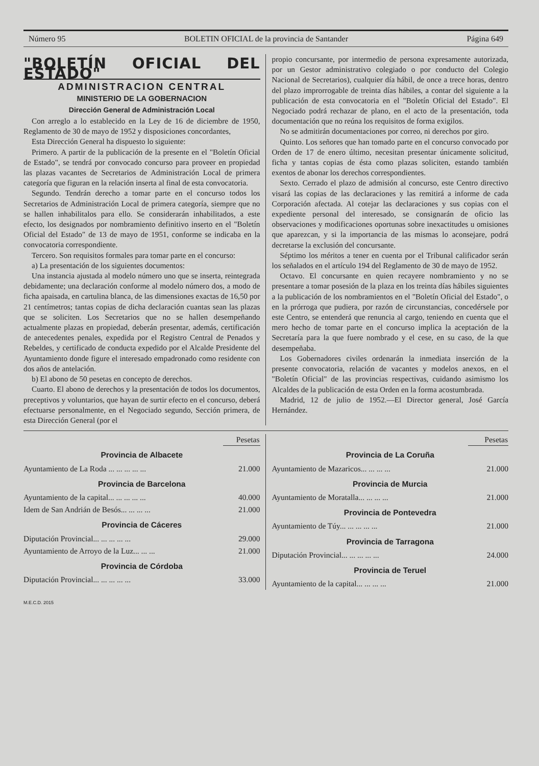Número 95 BOLETIN OFICIAL de la provincia de Santander Página 649
"BOLETÍN OFICIAL DEL ESTADO"
ADMINISTRACION CENTRAL
MINISTERIO DE LA GOBERNACION
Dirección General de Administración Local
Con arreglo a lo establecido en la Ley de 16 de diciembre de 1950, Reglamento de 30 de mayo de 1952 y disposiciones concordantes,
Esta Dirección General ha dispuesto lo siguiente:
Primero. A partir de la publicación de la presente en el "Boletín Oficial de Estado", se tendrá por convocado concurso para proveer en propiedad las plazas vacantes de Secretarios de Administración Local de primera categoría que figuran en la relación inserta al final de esta convocatoria.
Segundo. Tendrán derecho a tomar parte en el concurso todos los Secretarios de Administración Local de primera categoría, siempre que no se hallen inhabilitalos para ello. Se considerarán inhabilitados, a este efecto, los designados por nombramiento definitivo inserto en el "Boletín Oficial del Estado" de 13 de mayo de 1951, conforme se indicaba en la convocatoria correspondiente.
Tercero. Son requisitos formales para tomar parte en el concurso:
a) La presentación de los siguientes documentos:
Una instancia ajustada al modelo número uno que se inserta, reintegrada debidamente; una declaración conforme al modelo número dos, a modo de ficha apaisada, en cartulina blanca, de las dimensiones exactas de 16,50 por 21 centímetros; tantas copias de dicha declaración cuantas sean las plazas que se soliciten. Los Secretarios que no se hallen desempeñando actualmente plazas en propiedad, deberán presentar, además, certificación de antecedentes penales, expedida por el Registro Central de Penados y Rebeldes, y certificado de conducta expedido por el Alcalde Presidente del Ayuntamiento donde figure el interesado empadronado como residente con dos años de antelación.
b) El abono de 50 pesetas en concepto de derechos.
Cuarto. El abono de derechos y la presentación de todos los documentos, preceptivos y voluntarios, que hayan de surtir efecto en el concurso, deberá efectuarse personalmente, en el Negociado segundo, Sección primera, de esta Dirección General (por el
propio concursante, por intermedio de persona expresamente autorizada, por un Gestor administrativo colegiado o por conducto del Colegio Nacional de Secretarios), cualquier día hábil, de once a trece horas, dentro del plazo improrrogable de treinta días hábiles, a contar del siguiente a la publicación de esta convocatoria en el "Boletín Oficial del Estado". El Negociado podrá rechazar de plano, en el acto de la presentación, toda documentación que no reúna los requisitos de forma exigilos.
No se admitirán documentaciones por correo, ni derechos por giro.
Quinto. Los señores que han tomado parte en el concurso convocado por Orden de 17 de enero último, necesitan presentar únicamente solicitud, ficha y tantas copias de ésta como plazas soliciten, estando también exentos de abonar los derechos correspondientes.
Sexto. Cerrado el plazo de admisión al concurso, este Centro directivo visará las copias de las declaraciones y las remitirá a informe de cada Corporación afectada. Al cotejar las declaraciones y sus copias con el expediente personal del interesado, se consignarán de oficio las observaciones y modificaciones oportunas sobre inexactitudes u omisiones que aparezcan, y si la importancia de las mismas lo aconsejare, podrá decretarse la exclusión del concursante.
Séptimo los méritos a tener en cuenta por el Tribunal calificador serán los señalados en el artículo 194 del Reglamento de 30 de mayo de 1952.
Octavo. El concursante en quien recayere nombramiento y no se presentare a tomar posesión de la plaza en los treinta días hábiles siguientes a la publicación de los nombramientos en el "Boletín Oficial del Estado", o en la prórroga que pudiera, por razón de circunstancias, concedérsele por este Centro, se entenderá que renuncia al cargo, teniendo en cuenta que el mero hecho de tomar parte en el concurso implica la aceptación de la Secretaría para la que fuere nombrado y el cese, en su caso, de la que desempeñaba.
Los Gobernadores civiles ordenarán la inmediata inserción de la presente convocatoria, relación de vacantes y modelos anexos, en el "Boletín Oficial" de las provincias respectivas, cuidando asimismo los Alcaldes de la publicación de esta Orden en la forma acostumbrada.
Madrid, 12 de julio de 1952.—El Director general, José García Hernández.
| | Pesetas |
| --- | --- |
| Provincia de Albacete | |
| Ayuntamiento de La Roda ... ... ... ... ... | 21.000 |
| Provincia de Barcelona | |
| Ayuntamiento de la capital... ... ... ... ... | 40.000 |
| Idem de San Andrián de Besós... ... ... ... | 21.000 |
| Provincia de Cáceres | |
| Diputación Provincial... ... ... ... ... | 29.000 |
| Ayuntamiento de Arroyo de la Luz... ... ... | 21.000 |
| Provincia de Córdoba | |
| Diputación Provincial... ... ... ... ... | 33.000 |
| | Pesetas |
| --- | --- |
| Provincia de La Coruña | |
| Ayuntamiento de Mazaricos... ... ... ... | 21.000 |
| Provincia de Murcia | |
| Ayuntamiento de Moratalla... ... ... ... | 21.000 |
| Provincia de Pontevedra | |
| Ayuntamiento de Túy... ... ... ... ... | 21.000 |
| Provincia de Tarragona | |
| Diputación Provincial... ... ... ... ... | 24.000 |
| Provincia de Teruel | |
| Ayuntamiento de la capital... ... ... ... | 21.000 |
M.E.C.D. 2015